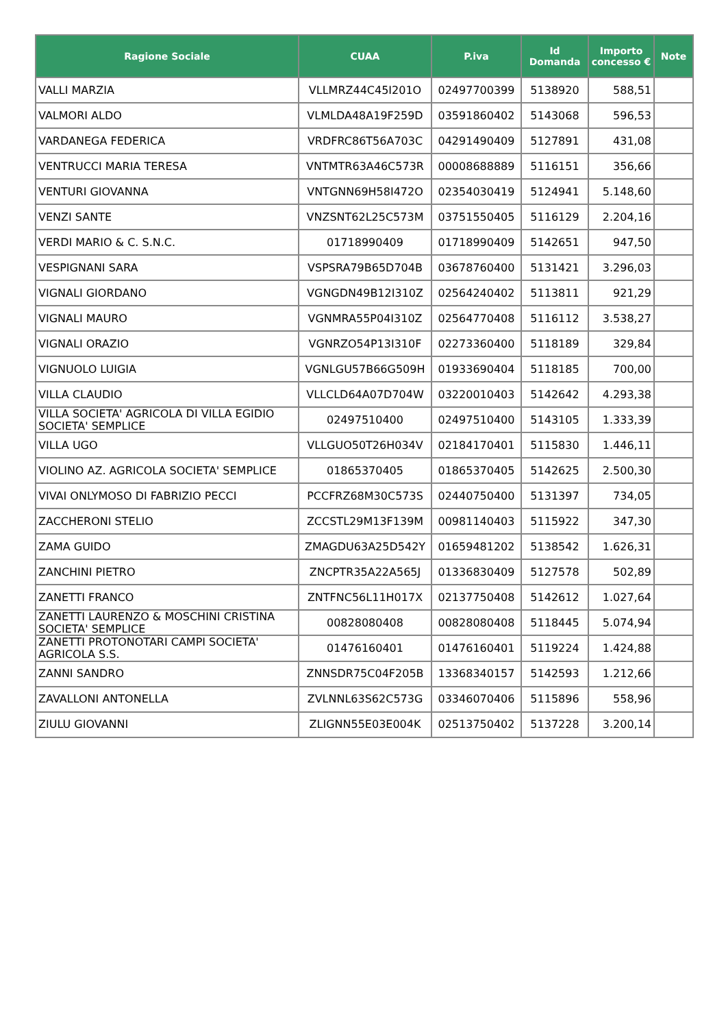| Ragione Sociale | CUAA | P.iva | Id Domanda | Importo concesso € | Note |
| --- | --- | --- | --- | --- | --- |
| VALLI MARZIA | VLLMRZ44C45I201O | 02497700399 | 5138920 | 588,51 | |
| VALMORI ALDO | VLMLDA48A19F259D | 03591860402 | 5143068 | 596,53 | |
| VARDANEGA FEDERICA | VRDFRC86T56A703C | 04291490409 | 5127891 | 431,08 | |
| VENTRUCCI MARIA TERESA | VNTMTR63A46C573R | 00008688889 | 5116151 | 356,66 | |
| VENTURI GIOVANNA | VNTGNN69H58I472O | 02354030419 | 5124941 | 5.148,60 | |
| VENZI SANTE | VNZSNT62L25C573M | 03751550405 | 5116129 | 2.204,16 | |
| VERDI MARIO & C. S.N.C. | 01718990409 | 01718990409 | 5142651 | 947,50 | |
| VESPIGNANI SARA | VSPSRA79B65D704B | 03678760400 | 5131421 | 3.296,03 | |
| VIGNALI GIORDANO | VGNGDN49B12I310Z | 02564240402 | 5113811 | 921,29 | |
| VIGNALI MAURO | VGNMRA55P04I310Z | 02564770408 | 5116112 | 3.538,27 | |
| VIGNALI ORAZIO | VGNRZO54P13I310F | 02273360400 | 5118189 | 329,84 | |
| VIGNUOLO LUIGIA | VGNLGU57B66G509H | 01933690404 | 5118185 | 700,00 | |
| VILLA CLAUDIO | VLLCLD64A07D704W | 03220010403 | 5142642 | 4.293,38 | |
| VILLA SOCIETA' AGRICOLA DI VILLA EGIDIO SOCIETA' SEMPLICE | 02497510400 | 02497510400 | 5143105 | 1.333,39 | |
| VILLA UGO | VLLGUO50T26H034V | 02184170401 | 5115830 | 1.446,11 | |
| VIOLINO AZ. AGRICOLA SOCIETA' SEMPLICE | 01865370405 | 01865370405 | 5142625 | 2.500,30 | |
| VIVAI ONLYMOSO DI FABRIZIO PECCI | PCCFRZ68M30C573S | 02440750400 | 5131397 | 734,05 | |
| ZACCHERONI STELIO | ZCCSTL29M13F139M | 00981140403 | 5115922 | 347,30 | |
| ZAMA GUIDO | ZMAGDU63A25D542Y | 01659481202 | 5138542 | 1.626,31 | |
| ZANCHINI PIETRO | ZNCPTR35A22A565J | 01336830409 | 5127578 | 502,89 | |
| ZANETTI FRANCO | ZNTFNC56L11H017X | 02137750408 | 5142612 | 1.027,64 | |
| ZANETTI LAURENZO & MOSCHINI CRISTINA SOCIETA' SEMPLICE | 00828080408 | 00828080408 | 5118445 | 5.074,94 | |
| ZANETTI PROTONOTARI CAMPI SOCIETA' AGRICOLA S.S. | 01476160401 | 01476160401 | 5119224 | 1.424,88 | |
| ZANNI SANDRO | ZNNSDR75C04F205B | 13368340157 | 5142593 | 1.212,66 | |
| ZAVALLONI ANTONELLA | ZVLNNL63S62C573G | 03346070406 | 5115896 | 558,96 | |
| ZIULU GIOVANNI | ZLIGNN55E03E004K | 02513750402 | 5137228 | 3.200,14 | |